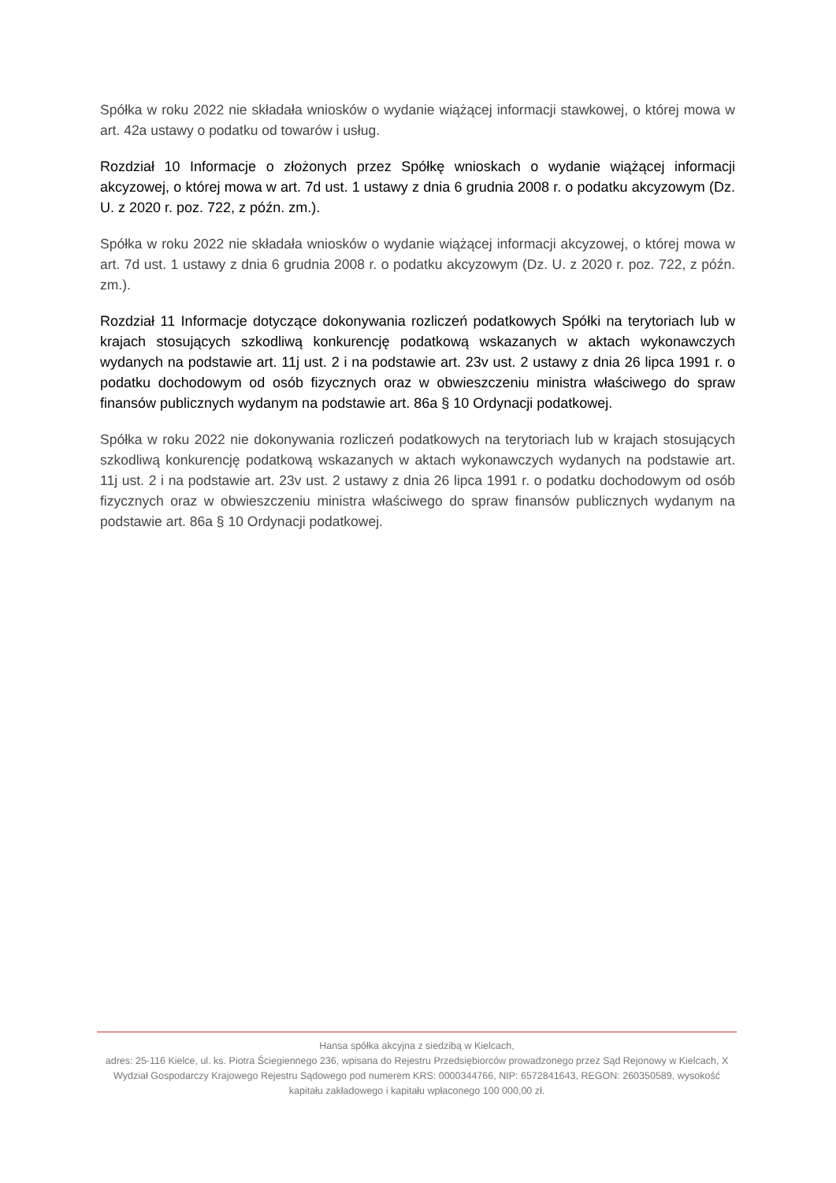Spółka w roku 2022 nie składała wniosków o wydanie wiążącej informacji stawkowej, o której mowa w art. 42a ustawy o podatku od towarów i usług.
Rozdział 10 Informacje o złożonych przez Spółkę wnioskach o wydanie wiążącej informacji akcyzowej, o której mowa w art. 7d ust. 1 ustawy z dnia 6 grudnia 2008 r. o podatku akcyzowym (Dz. U. z 2020 r. poz. 722, z późn. zm.).
Spółka w roku 2022 nie składała wniosków o wydanie wiążącej informacji akcyzowej, o której mowa w art. 7d ust. 1 ustawy z dnia 6 grudnia 2008 r. o podatku akcyzowym (Dz. U. z 2020 r. poz. 722, z późn. zm.).
Rozdział 11 Informacje dotyczące dokonywania rozliczeń podatkowych Spółki na terytoriach lub w krajach stosujących szkodliwą konkurencję podatkową wskazanych w aktach wykonawczych wydanych na podstawie art. 11j ust. 2 i na podstawie art. 23v ust. 2 ustawy z dnia 26 lipca 1991 r. o podatku dochodowym od osób fizycznych oraz w obwieszczeniu ministra właściwego do spraw finansów publicznych wydanym na podstawie art. 86a § 10 Ordynacji podatkowej.
Spółka w roku 2022 nie dokonywania rozliczeń podatkowych na terytoriach lub w krajach stosujących szkodliwą konkurencję podatkową wskazanych w aktach wykonawczych wydanych na podstawie art. 11j ust. 2 i na podstawie art. 23v ust. 2 ustawy z dnia 26 lipca 1991 r. o podatku dochodowym od osób fizycznych oraz w obwieszczeniu ministra właściwego do spraw finansów publicznych wydanym na podstawie art. 86a § 10 Ordynacji podatkowej.
Hansa spółka akcyjna z siedzibą w Kielcach,
adres: 25-116 Kielce, ul. ks. Piotra Ściegiennego 236, wpisana do Rejestru Przedsiębiorców prowadzonego przez Sąd Rejonowy w Kielcach, X Wydział Gospodarczy Krajowego Rejestru Sądowego pod numerem KRS: 0000344766, NIP: 6572841643, REGON: 260350589, wysokość kapitału zakładowego i kapitału wpłaconego 100 000,00 zł.